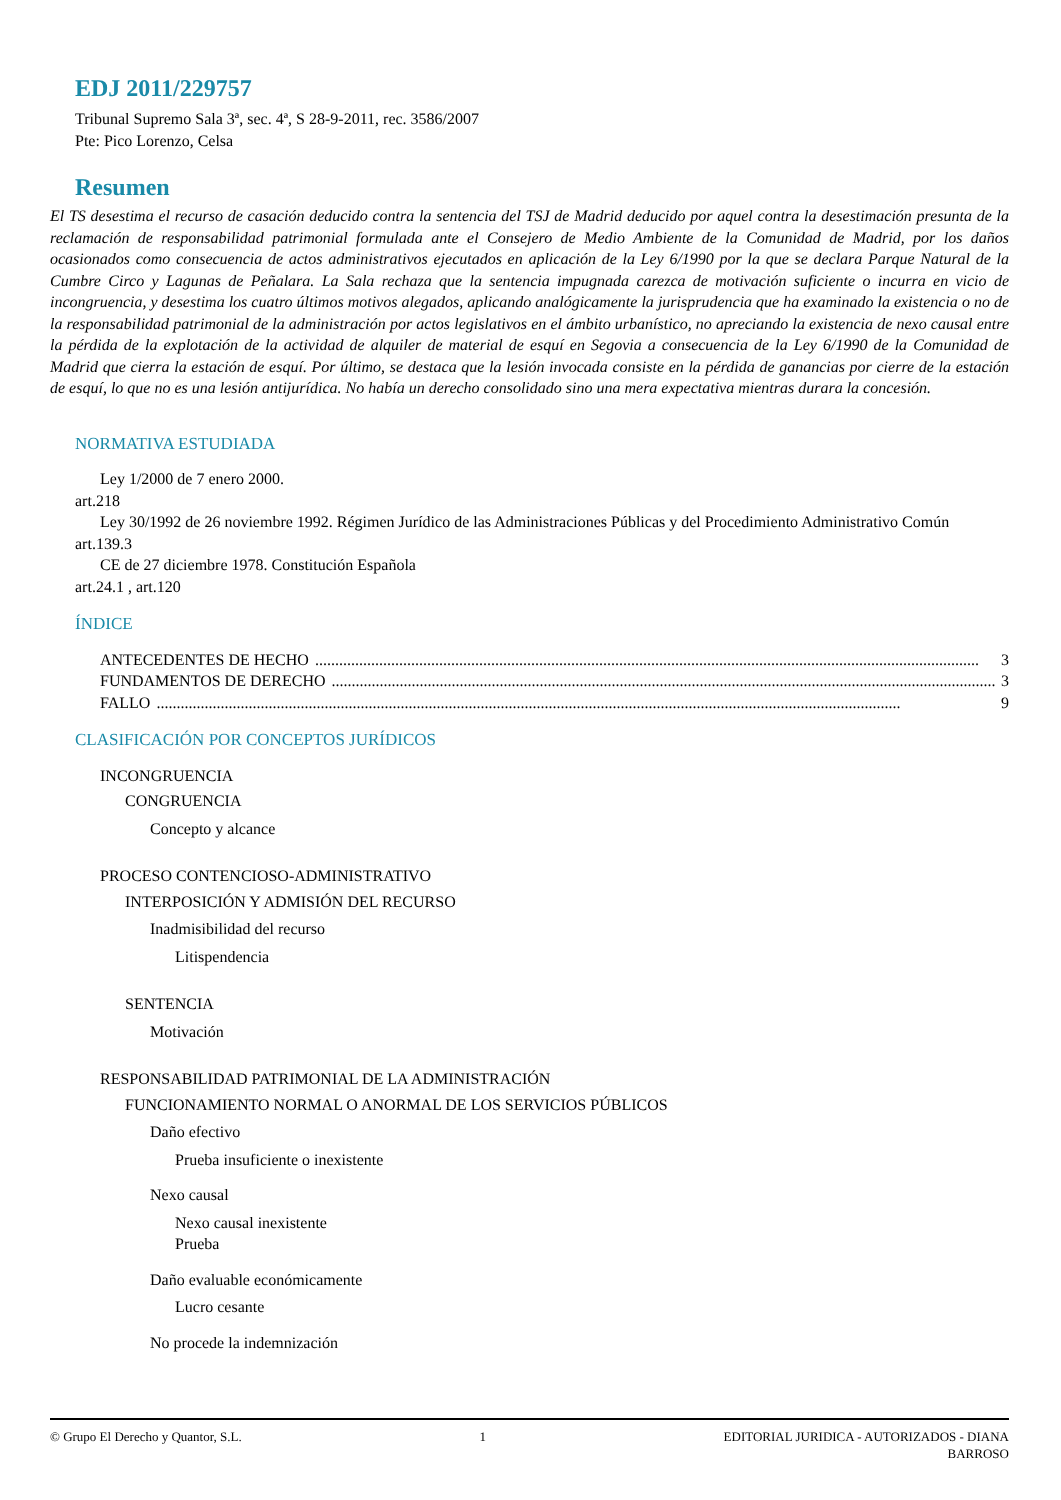EDJ 2011/229757
Tribunal Supremo Sala 3ª, sec. 4ª, S 28-9-2011, rec. 3586/2007
Pte: Pico Lorenzo, Celsa
Resumen
El TS desestima el recurso de casación deducido contra la sentencia del TSJ de Madrid deducido por aquel contra la desestimación presunta de la reclamación de responsabilidad patrimonial formulada ante el Consejero de Medio Ambiente de la Comunidad de Madrid, por los daños ocasionados como consecuencia de actos administrativos ejecutados en aplicación de la Ley 6/1990 por la que se declara Parque Natural de la Cumbre Circo y Lagunas de Peñalara. La Sala rechaza que la sentencia impugnada carezca de motivación suficiente o incurra en vicio de incongruencia, y desestima los cuatro últimos motivos alegados, aplicando analógicamente la jurisprudencia que ha examinado la existencia o no de la responsabilidad patrimonial de la administración por actos legislativos en el ámbito urbanístico, no apreciando la existencia de nexo causal entre la pérdida de la explotación de la actividad de alquiler de material de esquí en Segovia a consecuencia de la Ley 6/1990 de la Comunidad de Madrid que cierra la estación de esquí. Por último, se destaca que la lesión invocada consiste en la pérdida de ganancias por cierre de la estación de esquí, lo que no es una lesión antijurídica. No había un derecho consolidado sino una mera expectativa mientras durara la concesión.
NORMATIVA ESTUDIADA
Ley 1/2000 de 7 enero 2000.
art.218
Ley 30/1992 de 26 noviembre 1992. Régimen Jurídico de las Administraciones Públicas y del Procedimiento Administrativo Común
art.139.3
CE de 27 diciembre 1978. Constitución Española
art.24.1 , art.120
ÍNDICE
ANTECEDENTES DE HECHO...................................................................................................................................................................... 3
FUNDAMENTOS DE DERECHO...................................................................................................................................................................... 3
FALLO.......................................................................................................................................................................................... 9
CLASIFICACIÓN POR CONCEPTOS JURÍDICOS
INCONGRUENCIA
CONGRUENCIA
Concepto y alcance
PROCESO CONTENCIOSO-ADMINISTRATIVO
INTERPOSICIÓN Y ADMISIÓN DEL RECURSO
Inadmisibilidad del recurso
Litispendencia
SENTENCIA
Motivación
RESPONSABILIDAD PATRIMONIAL DE LA ADMINISTRACIÓN
FUNCIONAMIENTO NORMAL O ANORMAL DE LOS SERVICIOS PÚBLICOS
Daño efectivo
Prueba insuficiente o inexistente
Nexo causal
Nexo causal inexistente
Prueba
Daño evaluable económicamente
Lucro cesante
No procede la indemnización
© Grupo El Derecho y Quantor, S.L. 1 EDITORIAL JURIDICA - AUTORIZADOS - DIANA
BARROSO